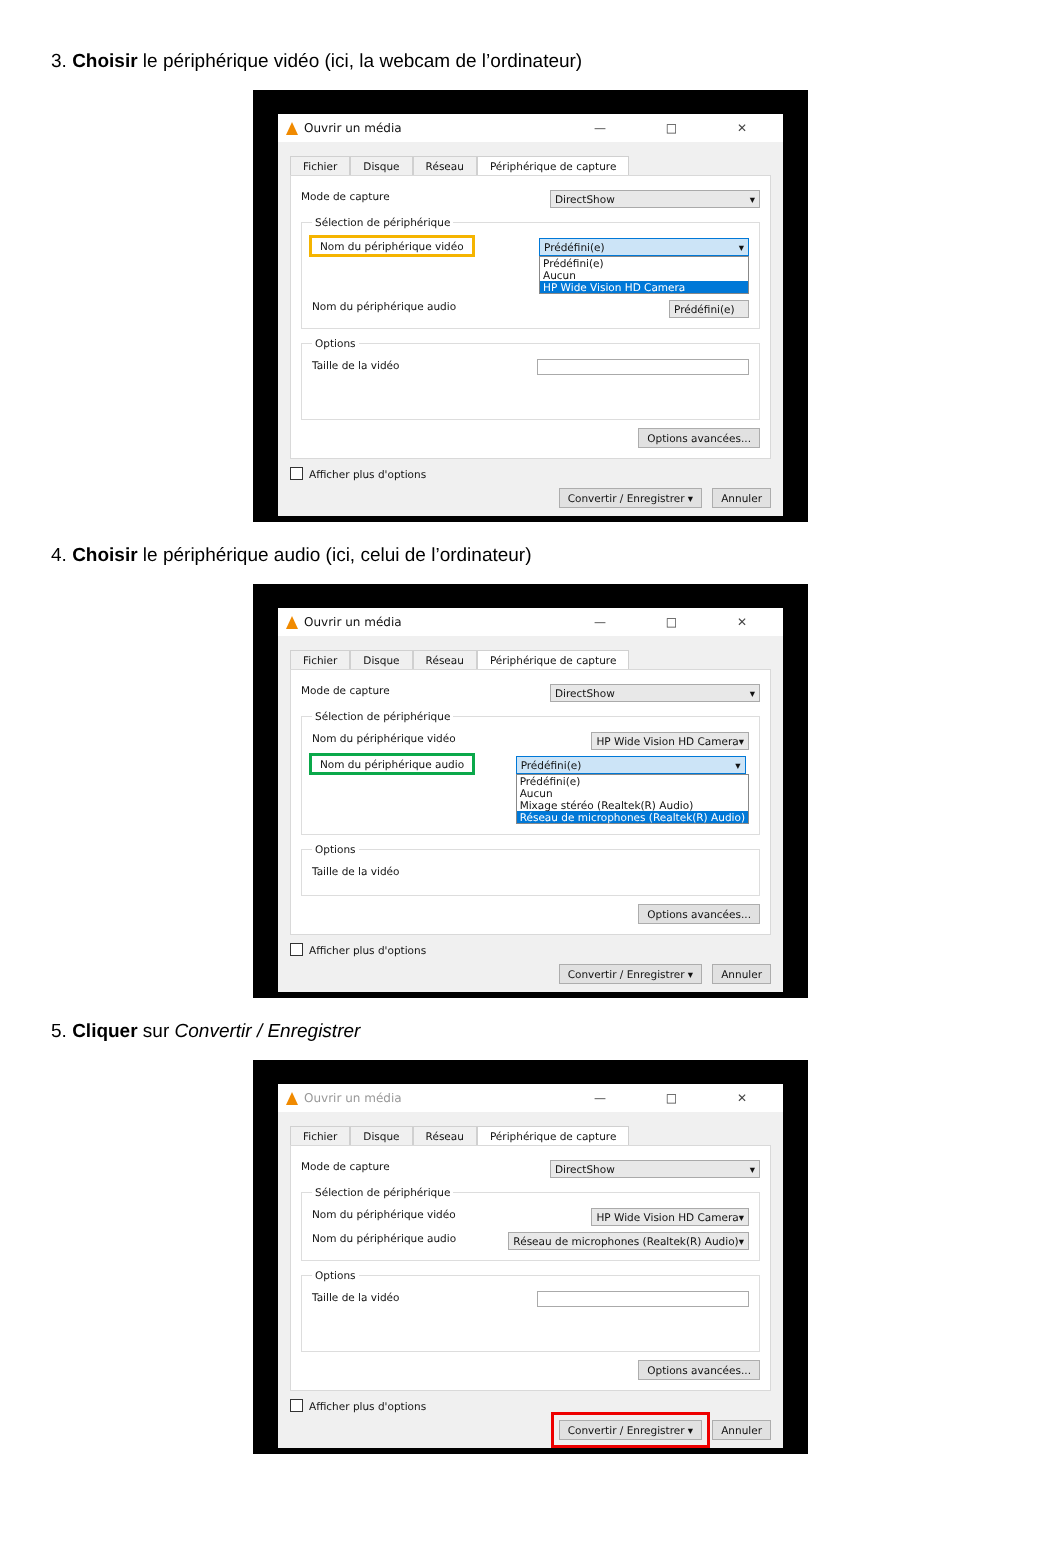3. Choisir le périphérique vidéo (ici, la webcam de l’ordinateur)
Ouvrir un média — □ ✕
Fichier Disque Réseau Périphérique de capture
Mode de capture DirectShow ▾
Sélection de périphérique
Nom du périphérique vidéo Prédéfini(e) ▾
Prédéfini(e)
Aucun
HP Wide Vision HD Camera
Nom du périphérique audio Prédéfini(e)
Options
Taille de la vidéo
Options avancées...
Afficher plus d'options
Convertir / Enregistrer ▾ Annuler
4. Choisir le périphérique audio (ici, celui de l’ordinateur)
Ouvrir un média — □ ✕
Fichier Disque Réseau Périphérique de capture
Mode de capture DirectShow ▾
Sélection de périphérique
Nom du périphérique vidéo HP Wide Vision HD Camera ▾
Nom du périphérique audio Prédéfini(e) ▾
Prédéfini(e)
Aucun
Mixage stéréo (Realtek(R) Audio)
Réseau de microphones (Realtek(R) Audio)
Options
Taille de la vidéo
Options avancées...
Afficher plus d'options
Convertir / Enregistrer ▾ Annuler
5. Cliquer sur Convertir / Enregistrer
Ouvrir un média — □ ✕
Fichier Disque Réseau Périphérique de capture
Mode de capture DirectShow ▾
Sélection de périphérique
Nom du périphérique vidéo HP Wide Vision HD Camera ▾
Nom du périphérique audio Réseau de microphones (Realtek(R) Audio) ▾
Options
Taille de la vidéo
Options avancées...
Afficher plus d'options
Convertir / Enregistrer ▾ Annuler